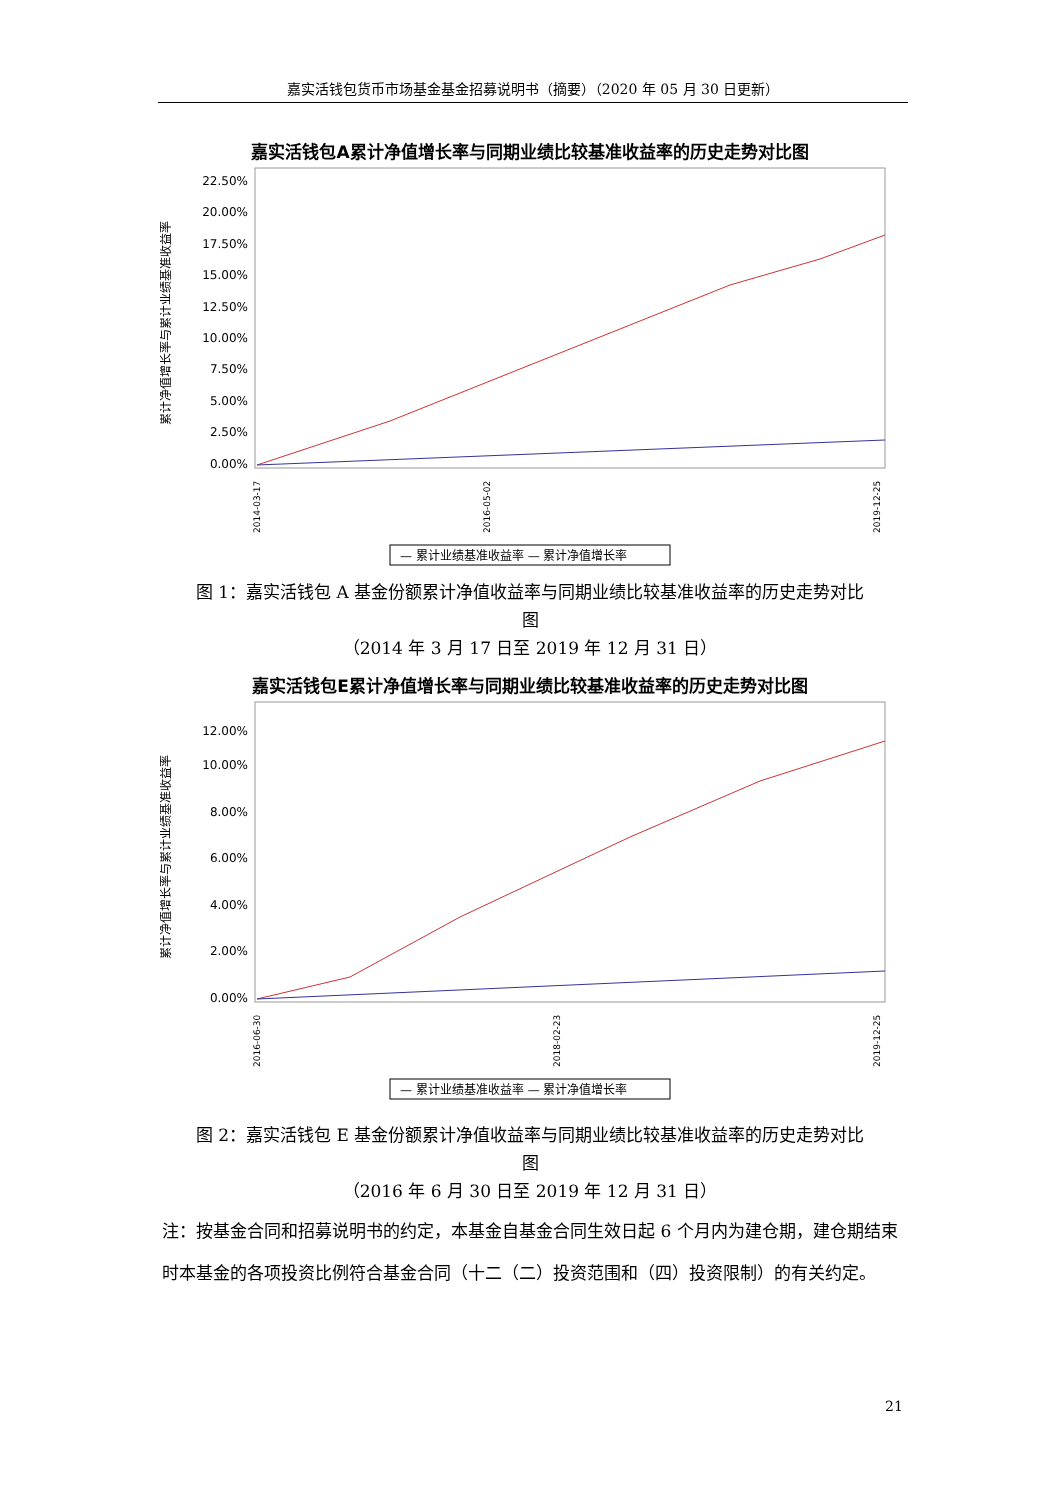嘉实活钱包货币市场基金基金招募说明书（摘要）（2020 年 05 月 30 日更新）
嘉实活钱包A累计净值增长率与同期业绩比较基准收益率的历史走势对比图
累计净值增长率与累计业绩基准收益率
0.00%
2.50%
5.00%
7.50%
10.00%
12.50%
15.00%
17.50%
20.00%
22.50%
2014-03-17
2016-05-02
2019-12-25
— 累计业绩基准收益率 — 累计净值增长率
图 1：嘉实活钱包 A 基金份额累计净值收益率与同期业绩比较基准收益率的历史走势对比
图
（2014 年 3 月 17 日至 2019 年 12 月 31 日）
嘉实活钱包E累计净值增长率与同期业绩比较基准收益率的历史走势对比图
累计净值增长率与累计业绩基准收益率
0.00%
2.00%
4.00%
6.00%
8.00%
10.00%
12.00%
2016-06-30
2018-02-23
2019-12-25
— 累计业绩基准收益率 — 累计净值增长率
图 2：嘉实活钱包 E 基金份额累计净值收益率与同期业绩比较基准收益率的历史走势对比
图
（2016 年 6 月 30 日至 2019 年 12 月 31 日）
注：按基金合同和招募说明书的约定，本基金自基金合同生效日起 6 个月内为建仓期，建仓期结束时本基金的各项投资比例符合基金合同（十二（二）投资范围和（四）投资限制）的有关约定。
21